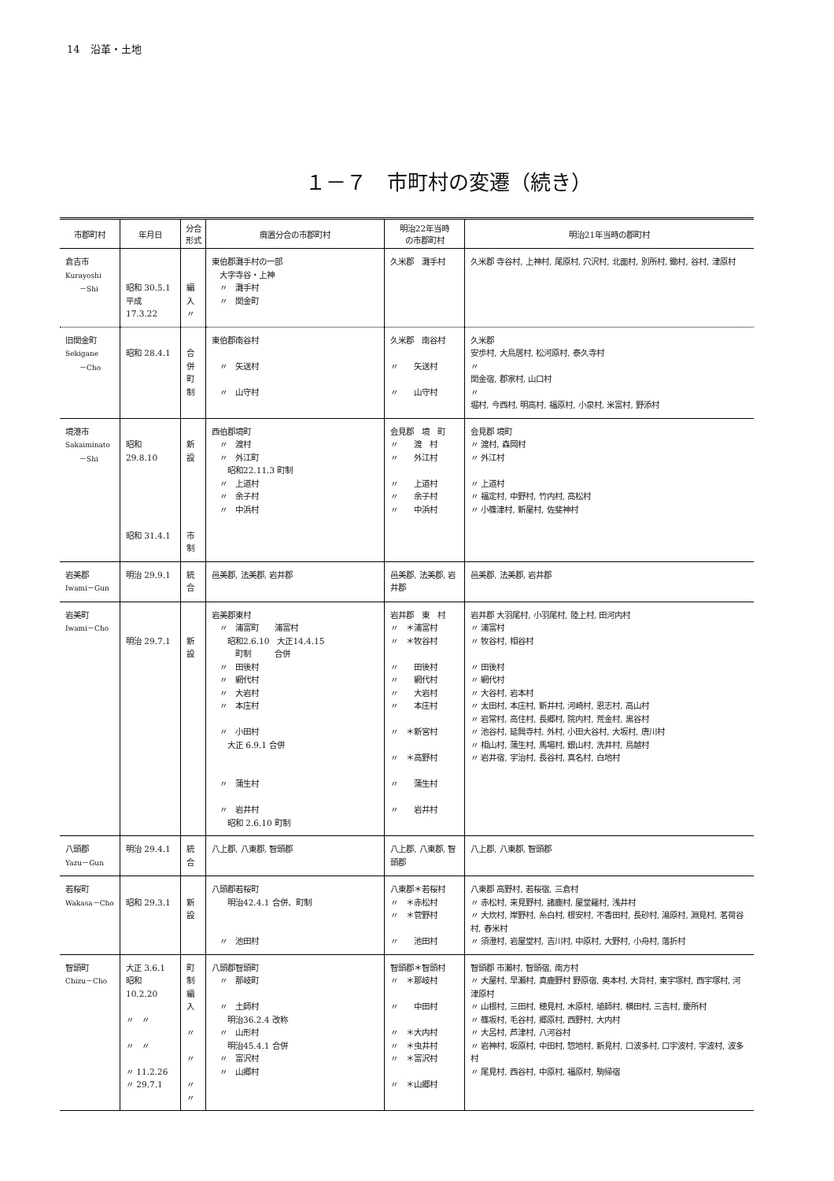14　沿革・土地
１－７　市町村の変遷（続き）
| 市郡町村 | 年月日 | 分合 形式 | 廃置分合の市郡町村 | 明治22年当時 の市郡町村 | 明治21年当時の郡町村 |
| --- | --- | --- | --- | --- | --- |
| 倉吉市 Kurayoshi －Shi | 昭和 30.5.1 平成 17.3.22 | 編入 〃 | 東伯郡灘手村の一部 大字寺谷・上神 〃 灘手村 〃 関金町 | 久米郡 灘手村 | 久米郡 寺谷村, 上神村, 尾原村, 穴沢村, 北面村, 別所村, 鋤村, 谷村, 津原村 |
| 旧関金町 Sekigane －Cho | 昭和 28.4.1 | 合併 町制 | 東伯郡南谷村 〃 矢送村 〃 山守村 | 久米郡 南谷村 〃 矢送村 〃 山守村 | 久米郡 安歩村, 大鳥居村, 松河原村, 泰久寺村 〃 関金宿, 郡家村, 山口村 〃 堀村, 今西村, 明高村, 福原村, 小泉村, 米富村, 野添村 |
| 境港市 Sakaiminato －Shi | 昭和 29.8.10 昭和 31.4.1 | 新設 市制 | 西伯郡境町 〃 渡村 〃 外江町 昭和22.11.3 町制 〃 上道村 〃 余子村 〃 中浜村 | 会見郡 境 町 〃 渡 村 〃 外江村 〃 上道村 〃 余子村 〃 中浜村 | 会見郡 境町 〃 渡村, 森岡村 〃 外江村 〃 上道村 〃 福定村, 中野村, 竹内村, 高松村 〃 小篠津村, 新屋村, 佐斐神村 |
| 岩美郡 Iwami－Gun | 明治 29.9.1 | 統合 | 邑美郡, 法美郡, 岩井郡 | 邑美郡, 法美郡, 岩井郡 | 邑美郡, 法美郡, 岩井郡 |
| 岩美町 Iwami－Cho | 明治 29.7.1 | 新設 | 岩美郡東村 〃 浦富町 浦富村 昭和2.6.10 大正14.4.15 町制 合併 〃 田後村 〃 網代村 〃 大岩村 〃 本庄村 〃 小田村 大正 6.9.1 合併 〃 蒲生村 〃 岩井村 昭和 2.6.10 町制 | 岩井郡 東 村 〃 ＊浦富村 〃 ＊牧谷村 〃 田後村 〃 網代村 〃 大岩村 〃 本庄村 〃 ＊新宮村 〃 ＊高野村 〃 蒲生村 〃 岩井村 | 岩井郡 大羽尾村, 小羽尾村, 陸上村, 田河内村 〃 浦富村 〃 牧谷村, 相谷村 〃 田後村 〃 網代村 〃 大谷村, 岩本村 〃 太田村, 本庄村, 新井村, 河崎村, 恩志村, 高山村 〃 岩常村, 高住村, 長郷村, 院内村, 荒金村, 黒谷村 〃 池谷村, 延興寺村, 外村, 小田大谷村, 大坂村, 唐川村 〃 相山村, 蒲生村, 馬場村, 銀山村, 洗井村, 鳥越村 〃 岩井宿, 宇治村, 長谷村, 真名村, 白地村 |
| 八頭郡 Yazu－Gun | 明治 29.4.1 | 統合 | 八上郡, 八東郡, 智頭郡 | 八上郡, 八東郡, 智頭郡 | 八上郡, 八東郡, 智頭郡 |
| 若桜町 Wakasa－Cho | 昭和 29.3.1 | 新設 | 八頭郡若桜町 明治42.4.1 合併、町制 〃 池田村 | 八東郡＊若桜村 〃 ＊赤松村 〃 ＊菅野村 〃 池田村 | 八東郡 高野村, 若桜宿, 三倉村 〃 赤松村, 来見野村, 諸鹿村, 屋堂羅村, 浅井村 〃 大炊村, 岸野村, 糸白村, 根安村, 不香田村, 長砂村, 湯原村, 淵見村, 茗荷谷村, 舂米村 〃 須澄村, 岩屋堂村, 吉川村, 中原村, 大野村, 小舟村, 落折村 |
| 智頭町 Chizu－Cho | 大正 3.6.1 昭和 10.2.20 〃 〃 〃 〃 〃 11.2.26 〃 29.7.1 | 町制 編入 〃 〃 〃 〃 | 八頭郡智頭町 〃 那岐町 〃 土師村 明治36.2.4 改称 〃 山形村 明治45.4.1 合併 〃 富沢村 〃 山郷村 | 智頭郡＊智頭村 〃 ＊那岐村 〃 中田村 〃 ＊大内村 〃 ＊虫井村 〃 ＊富沢村 〃 ＊山郷村 | 智頭郡 市瀬村, 智頭宿, 南方村 〃 大屋村, 早瀬村, 真鹿野村 野原宿, 奥本村, 大背村, 東宇塚村, 西宇塚村, 河津原村 〃 山根村, 三田村, 穂見村, 木原村, 埴師村, 横田村, 三吉村, 慶所村 〃 篠坂村, 毛谷村, 郷原村, 西野村, 大内村 〃 大呂村, 芦津村, 八河谷村 〃 岩神村, 坂原村, 中田村, 惣地村, 新見村, 口波多村, 口宇波村, 宇波村, 波多村 〃 尾見村, 西谷村, 中原村, 福原村, 駒帰宿 |